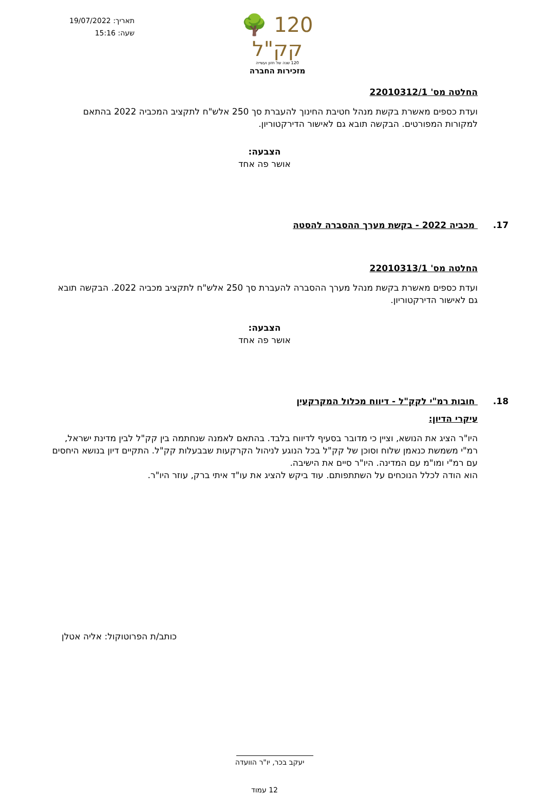תאריך: 19/07/2022
שעה: 15:16
120 🌳 קק"ל
120 שנה של חזון ועשייה
מזכירות החברה
החלטה מס' 22010312/1
ועדת כספים מאשרת בקשת מנהל חטיבת החינוך להעברת סך 250 אלש"ח לתקציב המכביה 2022 בהתאם למקורות המפורטים. הבקשה תובא גם לאישור הדירקטוריון.
הצבעה:
אושר פה אחד
17. מכביה 2022 - בקשת מערך ההסברה להסטה
החלטה מס' 22010313/1
ועדת כספים מאשרת בקשת מנהל מערך ההסברה להעברת סך 250 אלש"ח לתקציב מכביה 2022. הבקשה תובא גם לאישור הדירקטוריון.
הצבעה:
אושר פה אחד
18. חובות רמ"י לקק"ל - דיווח מכלול המקרקעין
עיקרי הדיון:
היו"ר הציג את הנושא, וציין כי מדובר בסעיף לדיווח בלבד. בהתאם לאמנה שנחתמה בין קק"ל לבין מדינת ישראל, רמ"י משמשת כנאמן שלוח וסוכן של קק"ל בכל הנוגע לניהול הקרקעות שבבעלות קק"ל. התקיים דיון בנושא היחסים עם רמ"י ומו"מ עם המדינה. היו"ר סיים את הישיבה.
הוא הודה לכלל הנוכחים על השתתפותם. עוד ביקש להציג את עו"ד איתי ברק, עוזר היו"ר.
כותב/ת הפרוטוקול: אליה אטלן
יעקב בכר, יו"ר הוועדה
12 עמוד